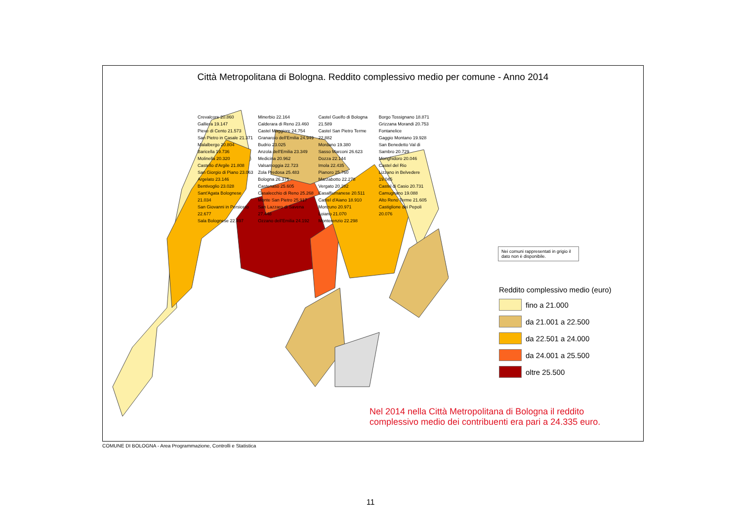Città Metropolitana di Bologna. Reddito complessivo medio per comune - Anno 2014
Nei comuni rappresentati in grigio il dato non è disponibile.
Reddito complessivo medio (euro)
fino a 21.000
da 21.001 a 22.500
da 22.501 a 24.000
da 24.001 a 25.500
oltre 25.500
Nel 2014 nella Città Metropolitana di Bologna il reddito
complessivo medio dei contribuenti era pari a 24.335 euro.
Crevalcore 20.860
Galliera 19.147
Pieve di Cento 21.573
San Pietro in Casale 21.371
Malalbergo 20.804
Baricella 19.736
Molinella 20.320
Castello d'Argile 21.808
San Giorgio di Piano 23.063
Argelato 23.146
Bentivoglio 23.028
Sant'Agata Bolognese 21.034
San Giovanni in Persiceto 22.677
Sala Bolognese 22.497
Minerbio 22.164
Calderara di Reno 23.460
Castel Maggiore 24.754
Granarolo dell'Emilia 24.949
Budrio 23.025
Anzola dell'Emilia 23.349
Medicina 20.962
Valsamoggia 22.723
Zola Predosa 25.483
Bologna 26.375
Castenaso 25.605
Casalecchio di Reno 25.268
Monte San Pietro 25.917
San Lazzaro di Savena 27.448
Ozzano dell'Emilia 24.192
Castel Guelfo di Bologna 21.589
Castel San Pietro Terme 22.882
Mordano 19.380
Sasso Marconi 26.623
Dozza 22.144
Imola 22.435
Pianoro 25.760
Marzabotto 22.278
Vergato 20.282
Casalfiumanese 20.511
Castel d'Aiano 18.910
Monzuno 20.971
Loiano 21.070
Monterenzio 22.298
Borgo Tossignano 18.871
Grizzana Morandi 20.753
Fontanelice
Gaggio Montano 19.928
San Benedetto Val di Sambro 20.729
Monghidoro 20.046
Castel del Rio
Lizzano in Belvedere 19.045
Castel di Casio 20.731
Camugnano 19.088
Alto Reno Terme 21.605
Castiglione dei Pepoli 20.076
COMUNE DI BOLOGNA - Area Programmazione, Controlli e Statistica
11